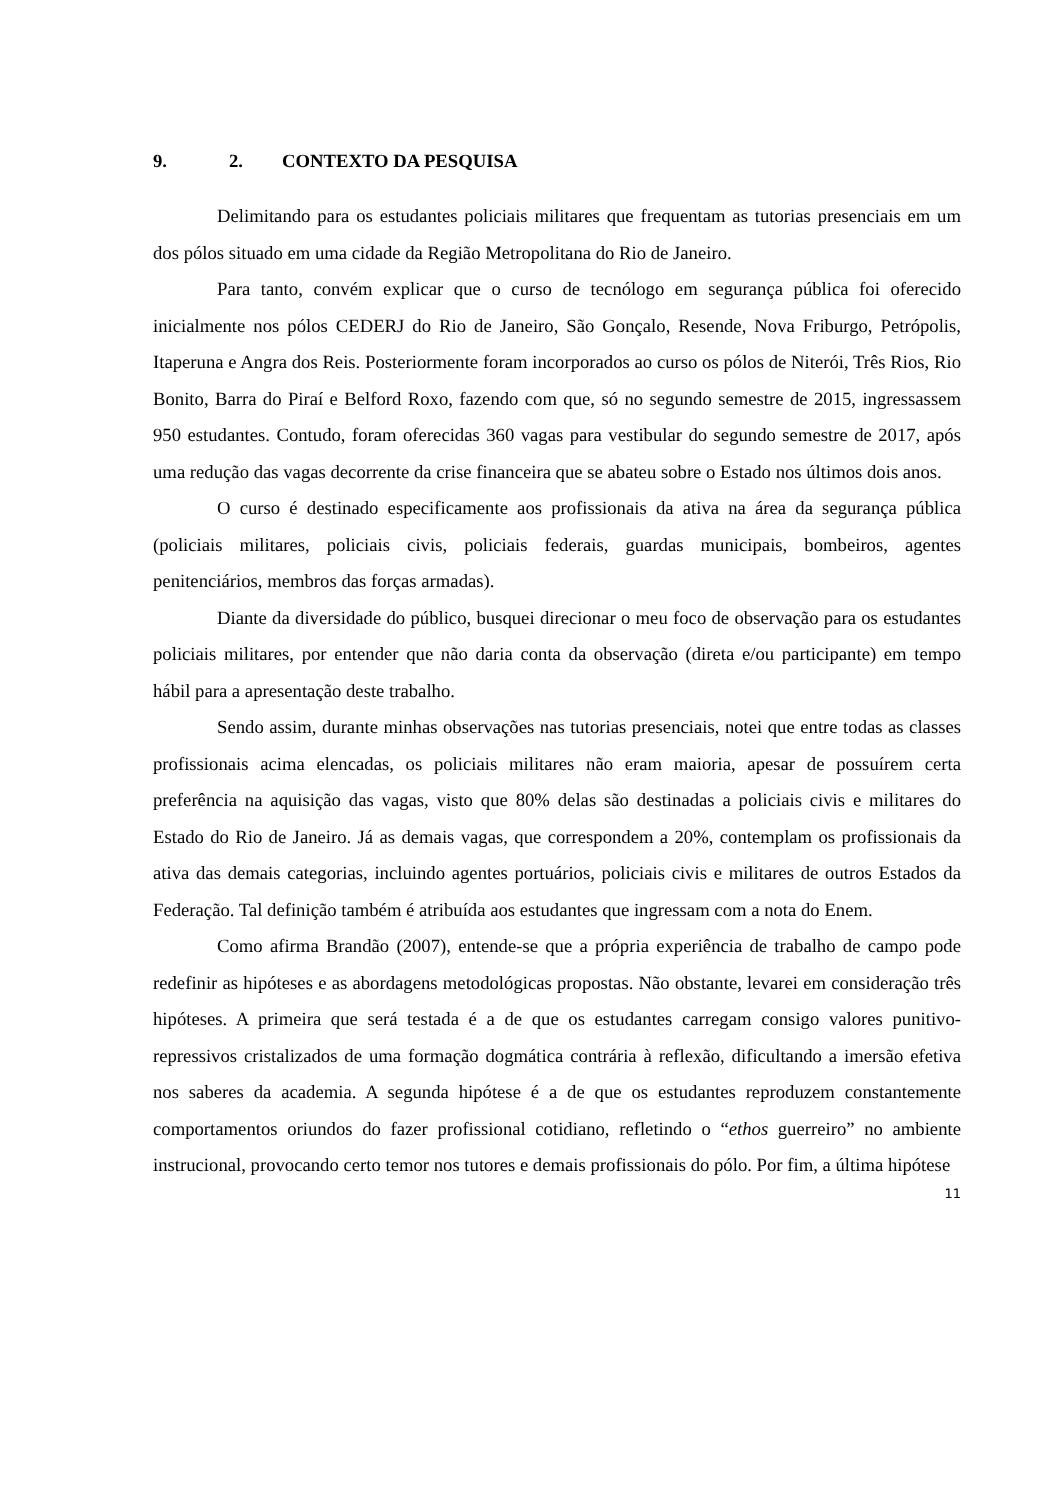9. 2. CONTEXTO DA PESQUISA
Delimitando para os estudantes policiais militares que frequentam as tutorias presenciais em um dos pólos situado em uma cidade da Região Metropolitana do Rio de Janeiro.
Para tanto, convém explicar que o curso de tecnólogo em segurança pública foi oferecido inicialmente nos pólos CEDERJ do Rio de Janeiro, São Gonçalo, Resende, Nova Friburgo, Petrópolis, Itaperuna e Angra dos Reis. Posteriormente foram incorporados ao curso os pólos de Niterói, Três Rios, Rio Bonito, Barra do Piraí e Belford Roxo, fazendo com que, só no segundo semestre de 2015, ingressassem 950 estudantes. Contudo, foram oferecidas 360 vagas para vestibular do segundo semestre de 2017, após uma redução das vagas decorrente da crise financeira que se abateu sobre o Estado nos últimos dois anos.
O curso é destinado especificamente aos profissionais da ativa na área da segurança pública (policiais militares, policiais civis, policiais federais, guardas municipais, bombeiros, agentes penitenciários, membros das forças armadas).
Diante da diversidade do público, busquei direcionar o meu foco de observação para os estudantes policiais militares, por entender que não daria conta da observação (direta e/ou participante) em tempo hábil para a apresentação deste trabalho.
Sendo assim, durante minhas observações nas tutorias presenciais, notei que entre todas as classes profissionais acima elencadas, os policiais militares não eram maioria, apesar de possuírem certa preferência na aquisição das vagas, visto que 80% delas são destinadas a policiais civis e militares do Estado do Rio de Janeiro. Já as demais vagas, que correspondem a 20%, contemplam os profissionais da ativa das demais categorias, incluindo agentes portuários, policiais civis e militares de outros Estados da Federação. Tal definição também é atribuída aos estudantes que ingressam com a nota do Enem.
Como afirma Brandão (2007), entende-se que a própria experiência de trabalho de campo pode redefinir as hipóteses e as abordagens metodológicas propostas. Não obstante, levarei em consideração três hipóteses. A primeira que será testada é a de que os estudantes carregam consigo valores punitivo-repressivos cristalizados de uma formação dogmática contrária à reflexão, dificultando a imersão efetiva nos saberes da academia. A segunda hipótese é a de que os estudantes reproduzem constantemente comportamentos oriundos do fazer profissional cotidiano, refletindo o “ethos guerreiro” no ambiente instrucional, provocando certo temor nos tutores e demais profissionais do pólo. Por fim, a última hipótese
11